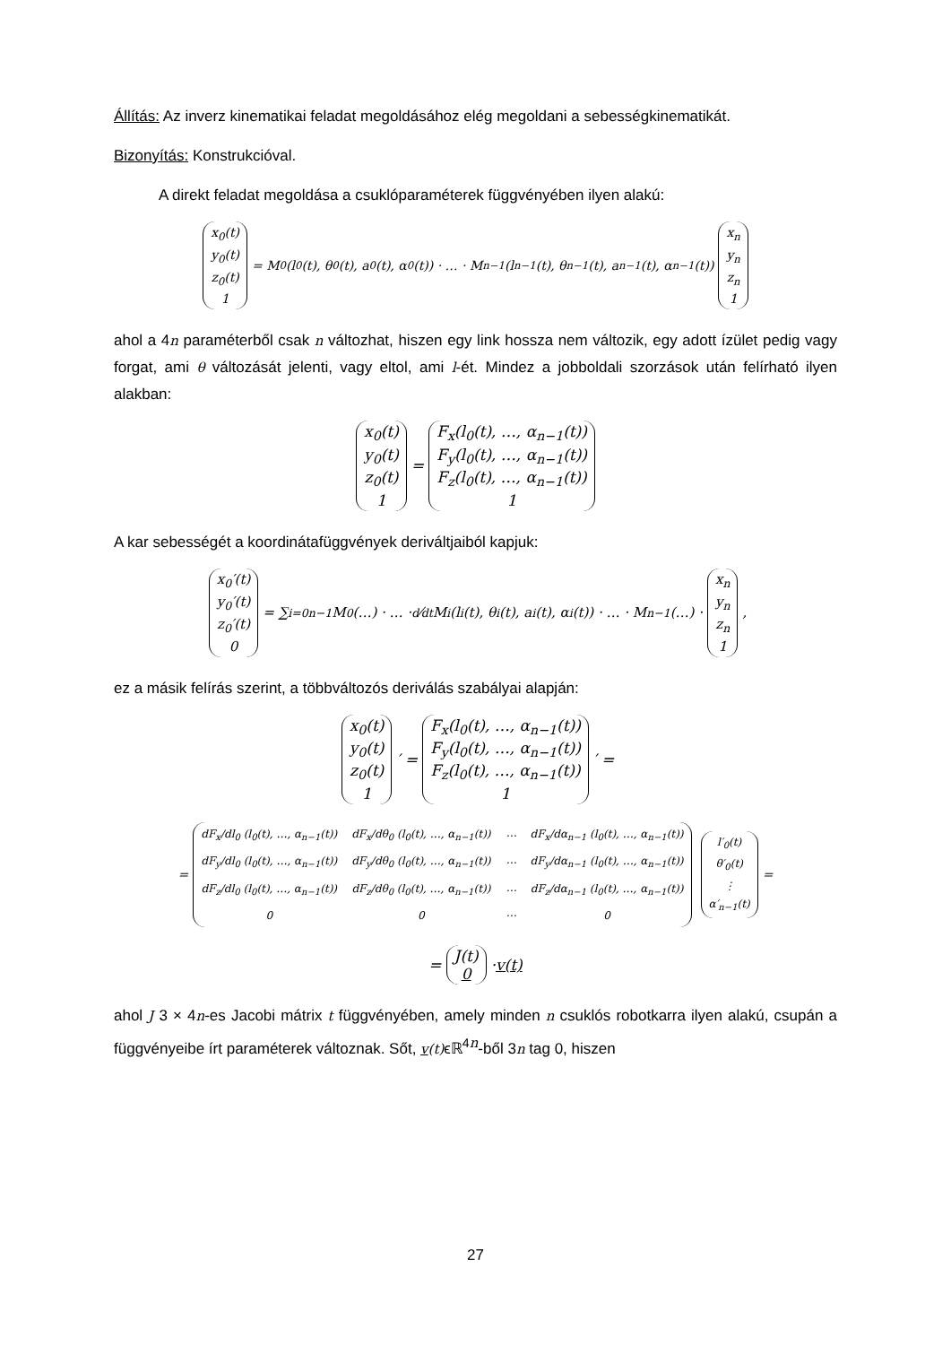Állítás: Az inverz kinematikai feladat megoldásához elég megoldani a sebességkinematikát.
Bizonyítás: Konstrukcióval.
A direkt feladat megoldása a csuklóparaméterek függvényében ilyen alakú:
x<sub>0</sub>(t)
y<sub>0</sub>(t)
z<sub>0</sub>(t)
1 = M<sub>0</sub>(l<sub>0</sub>(t), θ<sub>0</sub>(t), a<sub>0</sub>(t), α<sub>0</sub>(t)) · … · M<sub>n−1</sub>(l<sub>n−1</sub>(t), θ<sub>n−1</sub>(t), a<sub>n−1</sub>(t), α<sub>n−1</sub>(t)) x<sub>n</sub>
y<sub>n</sub>
z<sub>n</sub>
1
ahol a 4n paraméterből csak n változhat, hiszen egy link hossza nem változik, egy adott ízület pedig vagy forgat, ami θ változását jelenti, vagy eltol, ami l-ét. Mindez a jobboldali szorzások után felírható ilyen alakban:
x<sub>0</sub>(t)
y<sub>0</sub>(t)
z<sub>0</sub>(t)
1 = F<sub>x</sub>(l<sub>0</sub>(t), …, α<sub>n−1</sub>(t))
F<sub>y</sub>(l<sub>0</sub>(t), …, α<sub>n−1</sub>(t))
F<sub>z</sub>(l<sub>0</sub>(t), …, α<sub>n−1</sub>(t))
1
A kar sebességét a koordinátafüggvények deriváltjaiból kapjuk:
x<sub>0</sub>′(t)
y<sub>0</sub>′(t)
z<sub>0</sub>′(t)
0 = ∑<sub>i=0</sub><sup>n−1</sup> M<sub>0</sub>(…) · … · d⁄dt M<sub>i</sub>(l<sub>i</sub>(t), θ<sub>i</sub>(t), a<sub>i</sub>(t), α<sub>i</sub>(t)) · … · M<sub>n−1</sub>(…) · x<sub>n</sub>
y<sub>n</sub>
z<sub>n</sub>
1,
ez a másik felírás szerint, a többváltozós deriválás szabályai alapján:
x<sub>0</sub>(t)
y<sub>0</sub>(t)
z<sub>0</sub>(t)
1 ′ = F<sub>x</sub>(l<sub>0</sub>(t), …, α<sub>n−1</sub>(t))
F<sub>y</sub>(l<sub>0</sub>(t), …, α<sub>n−1</sub>(t))
F<sub>z</sub>(l<sub>0</sub>(t), …, α<sub>n−1</sub>(t))
1 ′ =
=
| dF<sub>x</sub>/dl<sub>0</sub> (l<sub>0</sub>(t), …, α<sub>n−1</sub>(t)) | dF<sub>x</sub>/dθ<sub>0</sub> (l<sub>0</sub>(t), …, α<sub>n−1</sub>(t)) | ⋯ | dF<sub>x</sub>/dα<sub>n−1</sub> (l<sub>0</sub>(t), …, α<sub>n−1</sub>(t)) |
| dF<sub>y</sub>/dl<sub>0</sub> (l<sub>0</sub>(t), …, α<sub>n−1</sub>(t)) | dF<sub>y</sub>/dθ<sub>0</sub> (l<sub>0</sub>(t), …, α<sub>n−1</sub>(t)) | ⋯ | dF<sub>y</sub>/dα<sub>n−1</sub> (l<sub>0</sub>(t), …, α<sub>n−1</sub>(t)) |
| dF<sub>z</sub>/dl<sub>0</sub> (l<sub>0</sub>(t), …, α<sub>n−1</sub>(t)) | dF<sub>z</sub>/dθ<sub>0</sub> (l<sub>0</sub>(t), …, α<sub>n−1</sub>(t)) | ⋯ | dF<sub>z</sub>/dα<sub>n−1</sub> (l<sub>0</sub>(t), …, α<sub>n−1</sub>(t)) |
| 0 | 0 | ⋯ | 0 |
l′<sub>0</sub>(t)
θ′<sub>0</sub>(t)
⋮
α′<sub>n−1</sub>(t) =
= J(t)
0 · v(t)
ahol J 3 × 4n-es Jacobi mátrix t függvényében, amely minden n csuklós robotkarra ilyen alakú, csupán a függvényeibe írt paraméterek változnak. Sőt, v(t) ϵℝ<sup>4n</sup>-ből 3n tag 0, hiszen
27